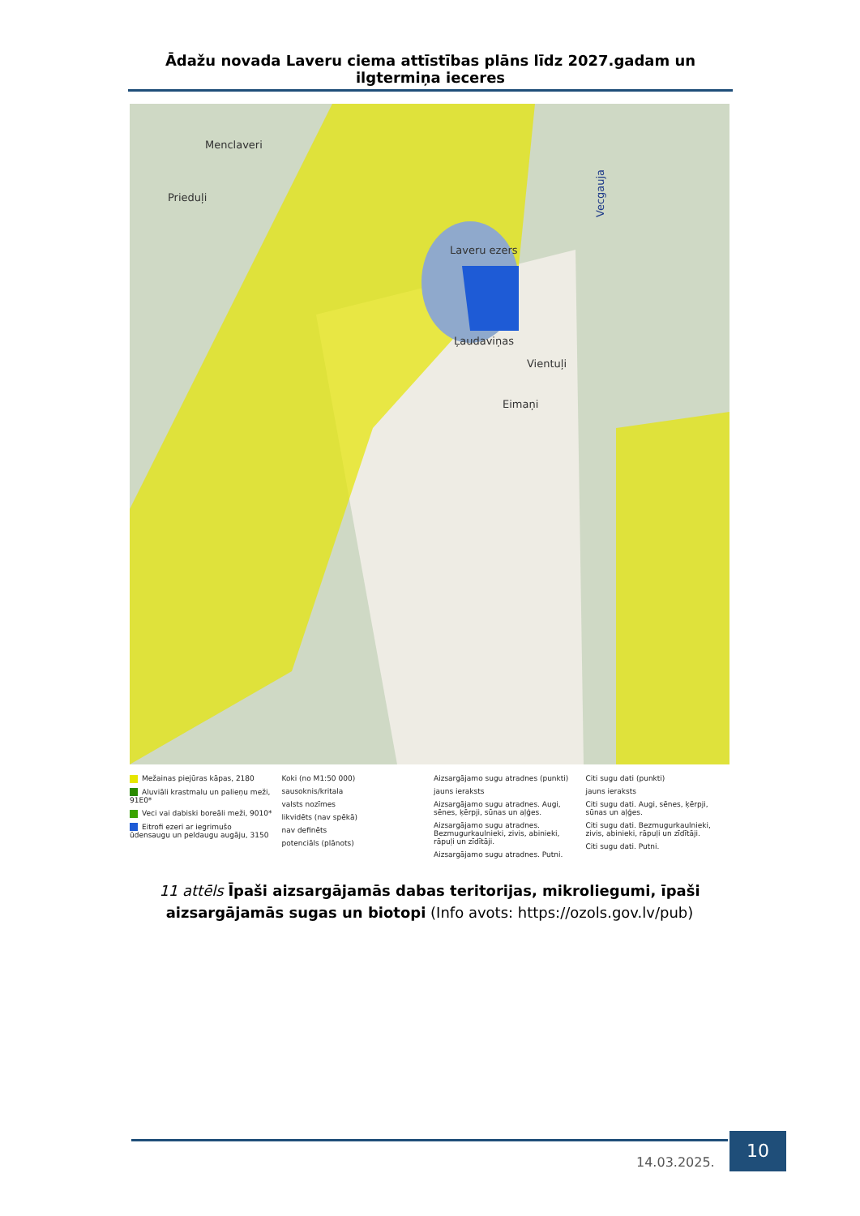Ādažu novada Laveru ciema attīstības plāns līdz 2027.gadam un ilgtermiņa ieceres
Menclaveri
Prieduļi
Laveru ezers
Ļaudaviņas
Vientuļi
Eimaņi
Vecgauja
Mežainas piejūras kāpas, 2180
Aluviāli krastmalu un palieņu meži, 91E0*
Veci vai dabiski boreāli meži, 9010*
Eitrofi ezeri ar iegrimušo ūdensaugu un peldaugu augāju, 3150
Koki (no M1:50 000)
sausoknis/kritala
valsts nozīmes
likvidēts (nav spēkā)
nav definēts
potenciāls (plānots)
Aizsargājamo sugu atradnes (punkti)
jauns ieraksts
Aizsargājamo sugu atradnes. Augi, sēnes, ķērpji, sūnas un aļģes.
Aizsargājamo sugu atradnes. Bezmugurkaulnieki, zivis, abinieki, rāpuļi un zīdītāji.
Aizsargājamo sugu atradnes. Putni.
Citi sugu dati (punkti)
jauns ieraksts
Citi sugu dati. Augi, sēnes, ķērpji, sūnas un aļģes.
Citi sugu dati. Bezmugurkaulnieki, zivis, abinieki, rāpuļi un zīdītāji.
Citi sugu dati. Putni.
11 attēls Īpaši aizsargājamās dabas teritorijas, mikroliegumi, īpaši aizsargājamās sugas un biotopi (Info avots: https://ozols.gov.lv/pub)
14.03.2025.
10